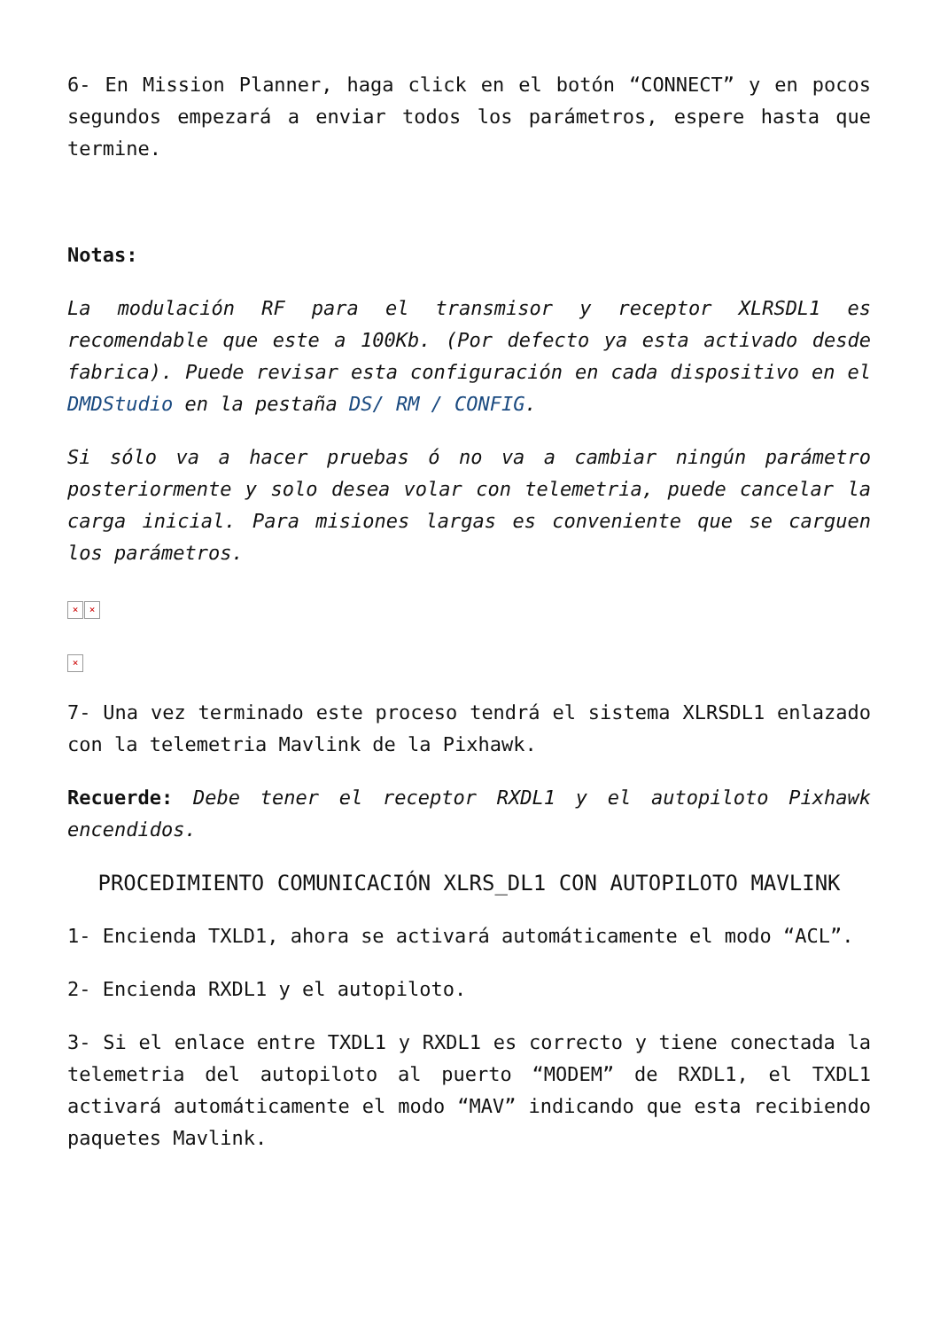6- En Mission Planner, haga click en el botón “CONNECT” y en pocos segundos empezará a enviar todos los parámetros, espere hasta que termine.
Notas:
La modulación RF para el transmisor y receptor XLRSDL1 es recomendable que este a 100Kb. (Por defecto ya esta activado desde fabrica). Puede revisar esta configuración en cada dispositivo en el DMDStudio en la pestaña DS/ RM / CONFIG.
Si sólo va a hacer pruebas ó no va a cambiar ningún parámetro posteriormente y solo desea volar con telemetria, puede cancelar la carga inicial. Para misiones largas es conveniente que se carguen los parámetros.
× ×
×
7- Una vez terminado este proceso tendrá el sistema XLRSDL1 enlazado con la telemetria Mavlink de la Pixhawk.
Recuerde: Debe tener el receptor RXDL1 y el autopiloto Pixhawk encendidos.
PROCEDIMIENTO COMUNICACIÓN XLRS_DL1 CON AUTOPILOTO MAVLINK
1- Encienda TXLD1, ahora se activará automáticamente el modo “ACL”.
2- Encienda RXDL1 y el autopiloto.
3- Si el enlace entre TXDL1 y RXDL1 es correcto y tiene conectada la telemetria del autopiloto al puerto “MODEM” de RXDL1, el TXDL1 activará automáticamente el modo “MAV” indicando que esta recibiendo paquetes Mavlink.